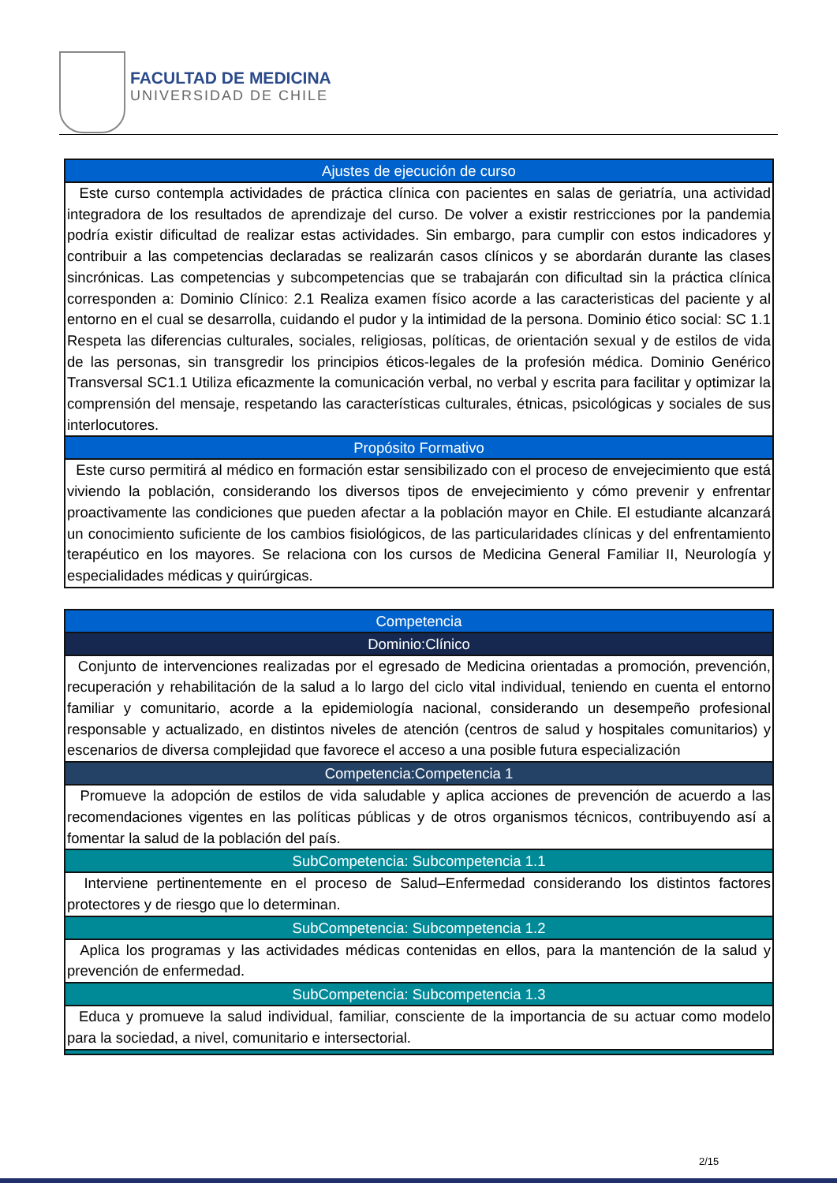FACULTAD DE MEDICINA
UNIVERSIDAD DE CHILE
| Ajustes de ejecución de curso |
| --- |
| Este curso contempla actividades de práctica clínica con pacientes en salas de geriatría, una actividad integradora de los resultados de aprendizaje del curso. De volver a existir restricciones por la pandemia podría existir dificultad de realizar estas actividades. Sin embargo, para cumplir con estos indicadores y contribuir a las competencias declaradas se realizarán casos clínicos y se abordarán durante las clases sincrónicas. Las competencias y subcompetencias que se trabajarán con dificultad sin la práctica clínica corresponden a: Dominio Clínico: 2.1 Realiza examen físico acorde a las caracteristicas del paciente y al entorno en el cual se desarrolla, cuidando el pudor y la intimidad de la persona. Dominio ético social: SC 1.1 Respeta las diferencias culturales, sociales, religiosas, políticas, de orientación sexual y de estilos de vida de las personas, sin transgredir los principios éticos-legales de la profesión médica. Dominio Genérico Transversal SC1.1 Utiliza eficazmente la comunicación verbal, no verbal y escrita para facilitar y optimizar la comprensión del mensaje, respetando las características culturales, étnicas, psicológicas y sociales de sus interlocutores. |
| Propósito Formativo |
| Este curso permitirá al médico en formación estar sensibilizado con el proceso de envejecimiento que está viviendo la población, considerando los diversos tipos de envejecimiento y cómo prevenir y enfrentar proactivamente las condiciones que pueden afectar a la población mayor en Chile. El estudiante alcanzará un conocimiento suficiente de los cambios fisiológicos, de las particularidades clínicas y del enfrentamiento terapéutico en los mayores. Se relaciona con los cursos de Medicina General Familiar II, Neurología y especialidades médicas y quirúrgicas. |
| Competencia |
| --- |
| Dominio:Clínico |
| Conjunto de intervenciones realizadas por el egresado de Medicina orientadas a promoción, prevención, recuperación y rehabilitación de la salud a lo largo del ciclo vital individual, teniendo en cuenta el entorno familiar y comunitario, acorde a la epidemiología nacional, considerando un desempeño profesional responsable y actualizado, en distintos niveles de atención (centros de salud y hospitales comunitarios) y escenarios de diversa complejidad que favorece el acceso a una posible futura especialización |
| Competencia:Competencia 1 |
| Promueve la adopción de estilos de vida saludable y aplica acciones de prevención de acuerdo a las recomendaciones vigentes en las políticas públicas y de otros organismos técnicos, contribuyendo así a fomentar la salud de la población del país. |
| SubCompetencia: Subcompetencia 1.1 |
| Interviene pertinentemente en el proceso de Salud–Enfermedad considerando los distintos factores protectores y de riesgo que lo determinan. |
| SubCompetencia: Subcompetencia 1.2 |
| Aplica los programas y las actividades médicas contenidas en ellos, para la mantención de la salud y prevención de enfermedad. |
| SubCompetencia: Subcompetencia 1.3 |
| Educa y promueve la salud individual, familiar, consciente de la importancia de su actuar como modelo para la sociedad, a nivel, comunitario e intersectorial. |
2/15